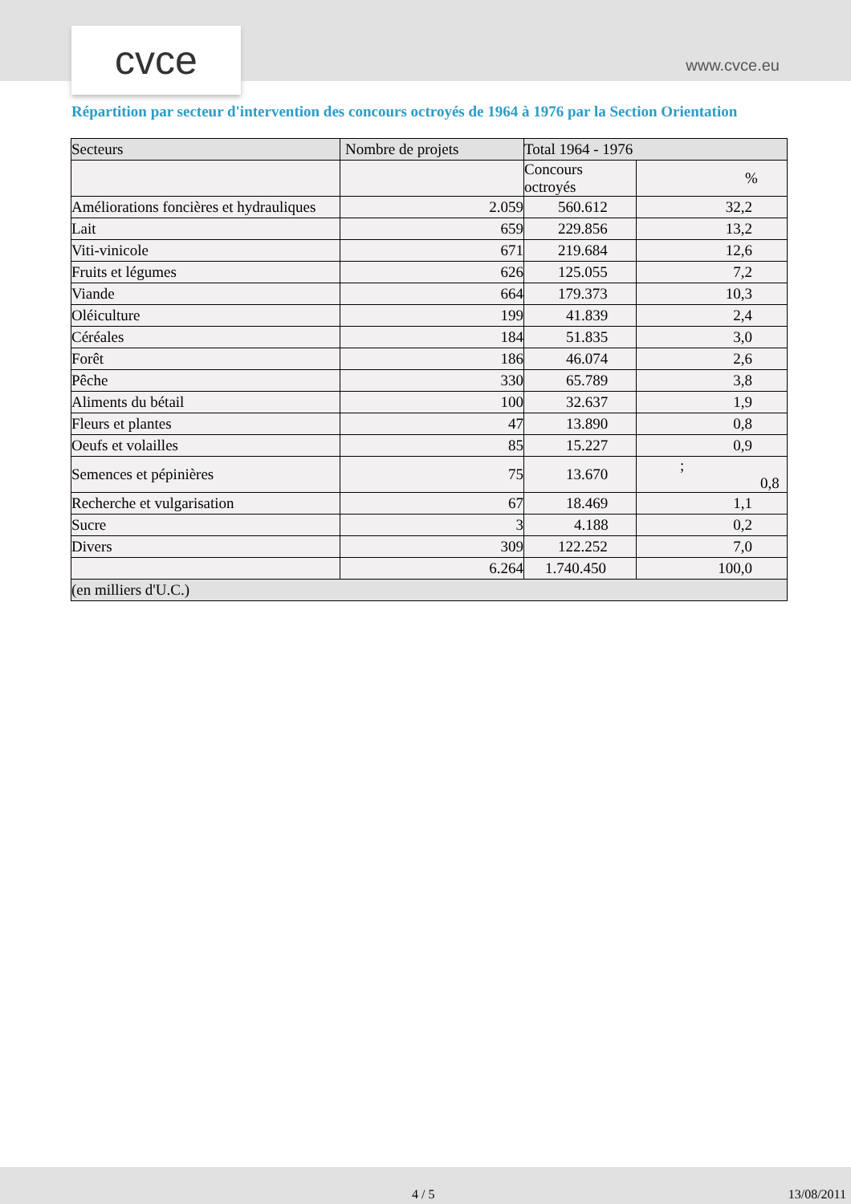cvce www.cvce.eu
Répartition par secteur d'intervention des concours octroyés de 1964 à 1976 par la Section Orientation
| Secteurs | Nombre de projets | Total 1964 - 1976 | |
| --- | --- | --- | --- |
| | | Concours octroyés | % |
| Améliorations foncières et hydrauliques | 2.059 | 560.612 | 32,2 |
| Lait | 659 | 229.856 | 13,2 |
| Viti-vinicole | 671 | 219.684 | 12,6 |
| Fruits et légumes | 626 | 125.055 | 7,2 |
| Viande | 664 | 179.373 | 10,3 |
| Oléiculture | 199 | 41.839 | 2,4 |
| Céréales | 184 | 51.835 | 3,0 |
| Forêt | 186 | 46.074 | 2,6 |
| Pêche | 330 | 65.789 | 3,8 |
| Aliments du bétail | 100 | 32.637 | 1,9 |
| Fleurs et plantes | 47 | 13.890 | 0,8 |
| Oeufs et volailles | 85 | 15.227 | 0,9 |
| Semences et pépinières | 75 | 13.670 | ; 0,8 |
| Recherche et vulgarisation | 67 | 18.469 | 1,1 |
| Sucre | 3 | 4.188 | 0,2 |
| Divers | 309 | 122.252 | 7,0 |
| | 6.264 | 1.740.450 | 100,0 |
| (en milliers d'U.C.) | | | |
4 / 5 13/08/2011